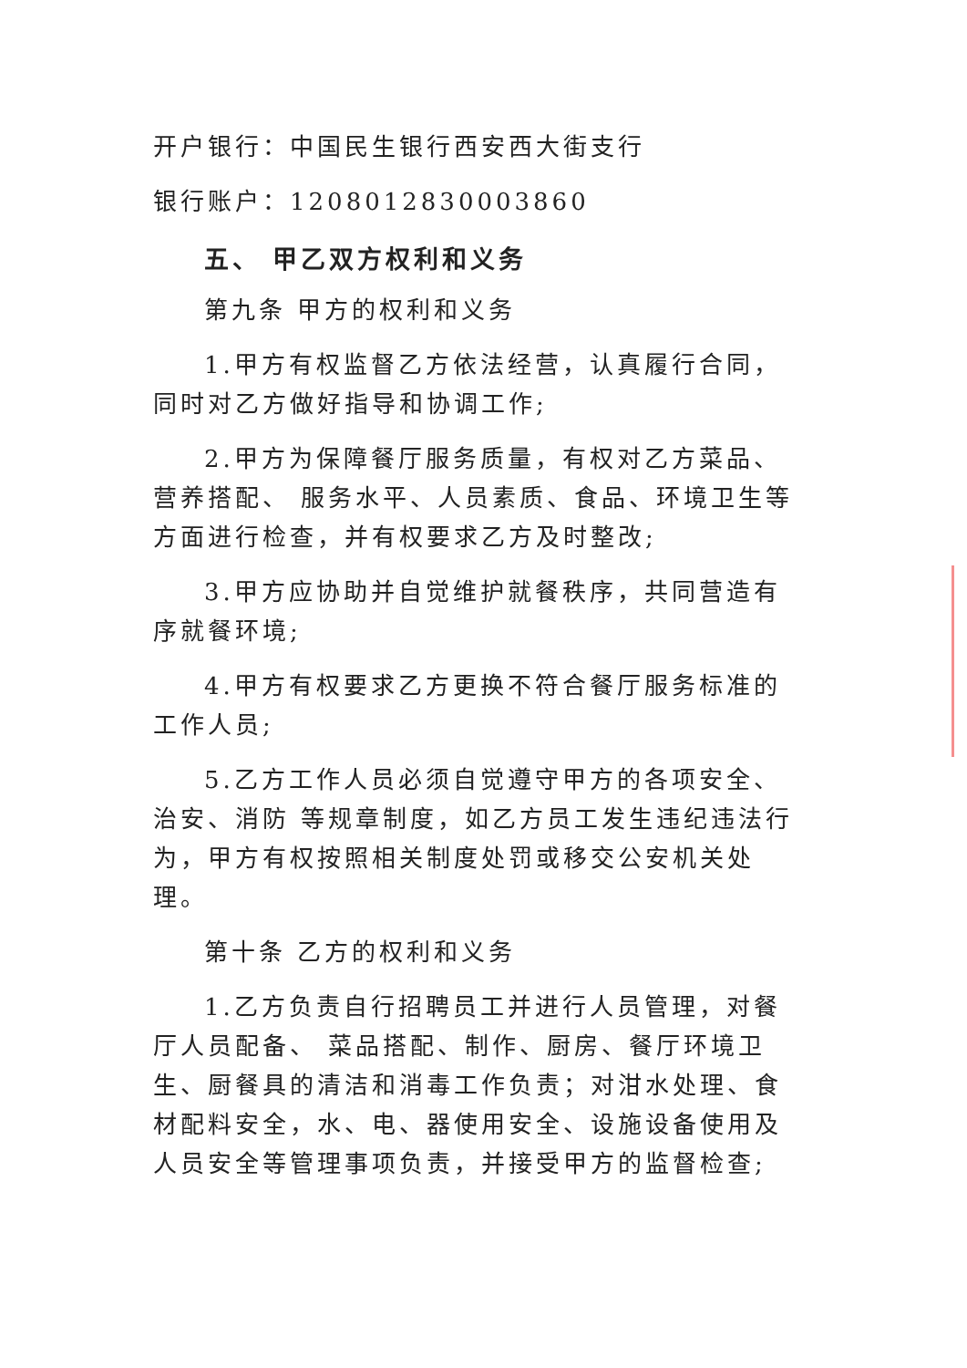开户银行：中国民生银行西安西大街支行
银行账户：1208012830003860
五、 甲乙双方权利和义务
第九条 甲方的权利和义务
1.甲方有权监督乙方依法经营，认真履行合同，同时对乙方做好指导和协调工作;
2.甲方为保障餐厅服务质量，有权对乙方菜品、营养搭配、 服务水平、人员素质、食品、环境卫生等方面进行检查，并有权要求乙方及时整改;
3.甲方应协助并自觉维护就餐秩序，共同营造有序就餐环境;
4.甲方有权要求乙方更换不符合餐厅服务标准的工作人员;
5.乙方工作人员必须自觉遵守甲方的各项安全、治安、消防 等规章制度，如乙方员工发生违纪违法行为，甲方有权按照相关制度处罚或移交公安机关处理。
第十条 乙方的权利和义务
1.乙方负责自行招聘员工并进行人员管理，对餐厅人员配备、 菜品搭配、制作、厨房、餐厅环境卫生、厨餐具的清洁和消毒工作负责；对泔水处理、食材配料安全，水、电、器使用安全、设施设备使用及人员安全等管理事项负责，并接受甲方的监督检查;